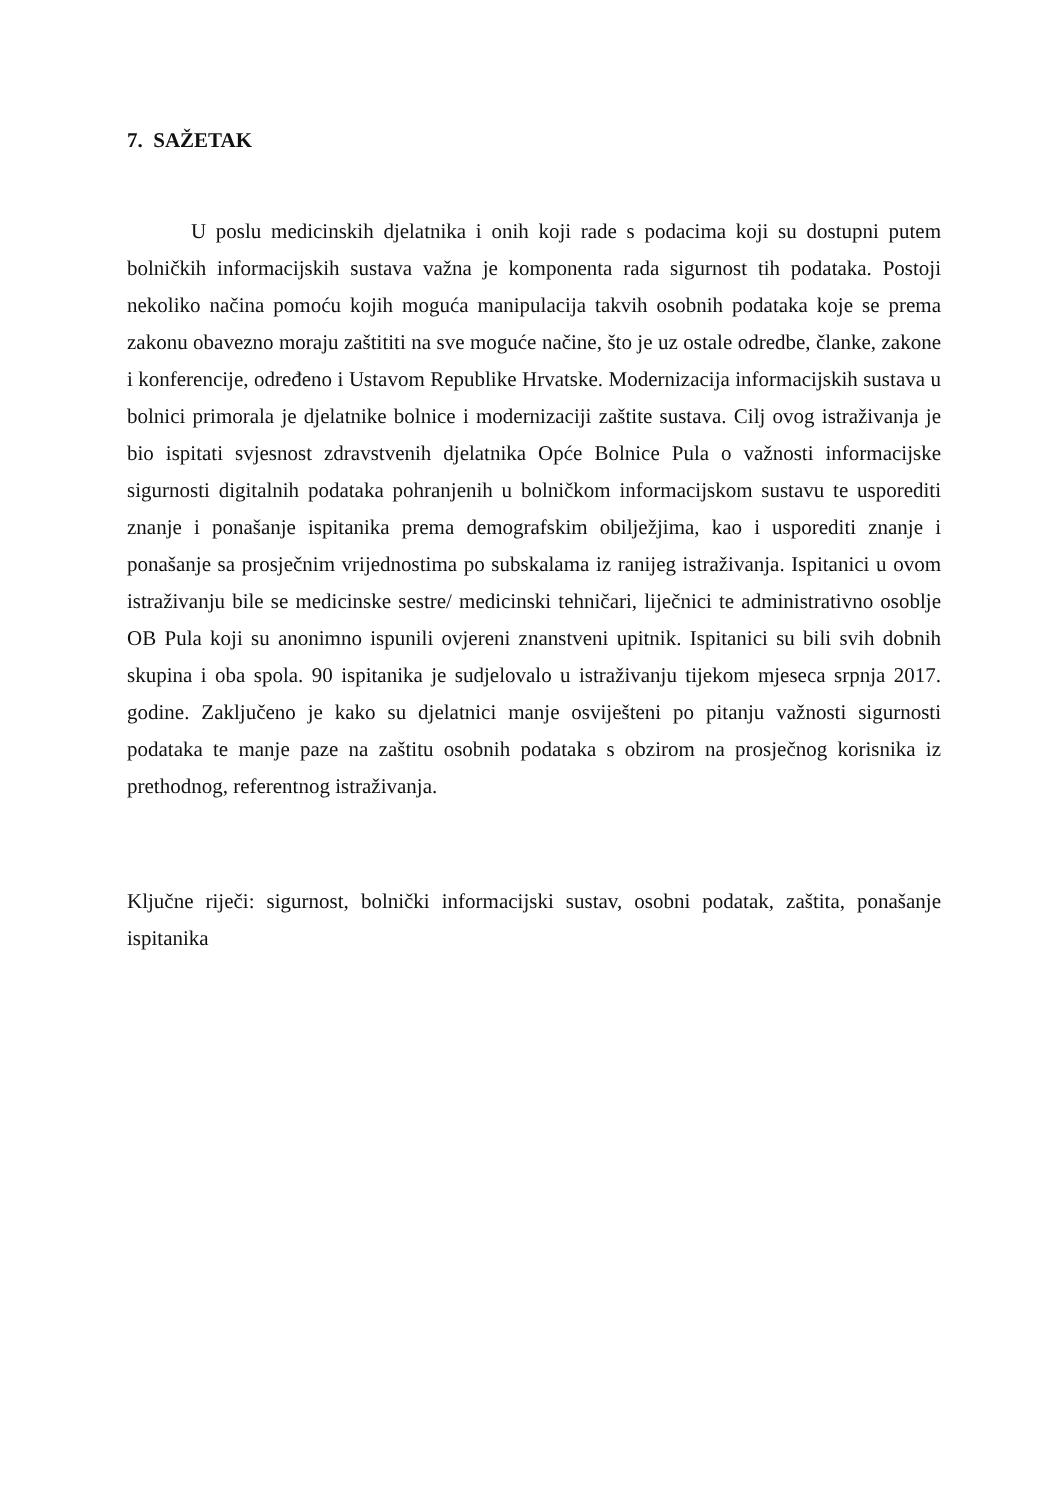7. SAŽETAK
U poslu medicinskih djelatnika i onih koji rade s podacima koji su dostupni putem bolničkih informacijskih sustava važna je komponenta rada sigurnost tih podataka. Postoji nekoliko načina pomoću kojih moguća manipulacija takvih osobnih podataka koje se prema zakonu obavezno moraju zaštititi na sve moguće načine, što je uz ostale odredbe, članke, zakone i konferencije, određeno i Ustavom Republike Hrvatske. Modernizacija informacijskih sustava u bolnici primorala je djelatnike bolnice i modernizaciji zaštite sustava. Cilj ovog istraživanja je bio ispitati svjesnost zdravstvenih djelatnika Opće Bolnice Pula o važnosti informacijske sigurnosti digitalnih podataka pohranjenih u bolničkom informacijskom sustavu te usporediti znanje i ponašanje ispitanika prema demografskim obilježjima, kao i usporediti znanje i ponašanje sa prosječnim vrijednostima po subskalama iz ranijeg istraživanja. Ispitanici u ovom istraživanju bile se medicinske sestre/ medicinski tehničari, liječnici te administrativno osoblje OB Pula koji su anonimno ispunili ovjereni znanstveni upitnik. Ispitanici su bili svih dobnih skupina i oba spola. 90 ispitanika je sudjelovalo u istraživanju tijekom mjeseca srpnja 2017. godine. Zaključeno je kako su djelatnici manje osviješteni po pitanju važnosti sigurnosti podataka te manje paze na zaštitu osobnih podataka s obzirom na prosječnog korisnika iz prethodnog, referentnog istraživanja.
Ključne riječi: sigurnost, bolnički informacijski sustav, osobni podatak, zaštita, ponašanje ispitanika